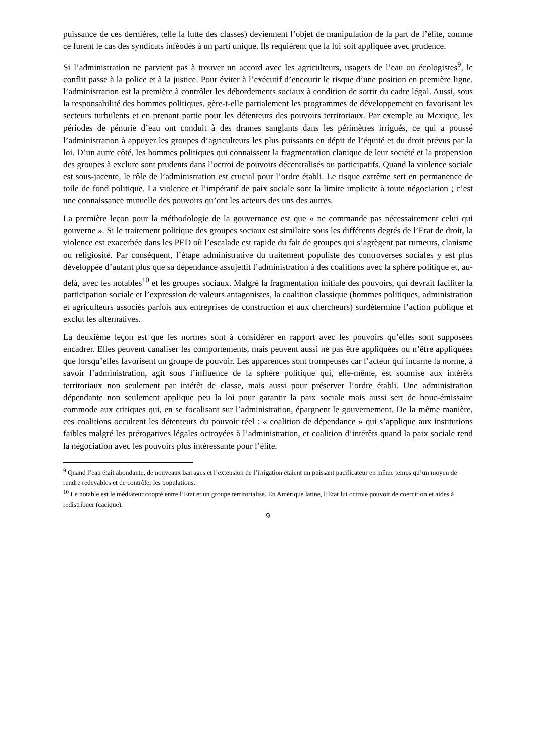puissance de ces dernières, telle la lutte des classes) deviennent l’objet de manipulation de la part de l’élite, comme ce furent le cas des syndicats inféodés à un parti unique. Ils requièrent que la loi soit appliquée avec prudence.
Si l’administration ne parvient pas à trouver un accord avec les agriculteurs, usagers de l’eau ou écologistes<sup>9</sup>, le conflit passe à la police et à la justice. Pour éviter à l’exécutif d’encourir le risque d’une position en première ligne, l’administration est la première à contrôler les débordements sociaux à condition de sortir du cadre légal. Aussi, sous la responsabilité des hommes politiques, gère-t-elle partialement les programmes de développement en favorisant les secteurs turbulents et en prenant partie pour les détenteurs des pouvoirs territoriaux. Par exemple au Mexique, les périodes de pénurie d’eau ont conduit à des drames sanglants dans les périmètres irrigués, ce qui a poussé l’administration à appuyer les groupes d’agriculteurs les plus puissants en dépit de l’équité et du droit prévus par la loi. D’un autre côté, les hommes politiques qui connaissent la fragmentation clanique de leur société et la propension des groupes à exclure sont prudents dans l’octroi de pouvoirs décentralisés ou participatifs. Quand la violence sociale est sous-jacente, le rôle de l’administration est crucial pour l’ordre établi. Le risque extrême sert en permanence de toile de fond politique. La violence et l’impératif de paix sociale sont la limite implicite à toute négociation ; c’est une connaissance mutuelle des pouvoirs qu’ont les acteurs des uns des autres.
La première leçon pour la méthodologie de la gouvernance est que « ne commande pas nécessairement celui qui gouverne ». Si le traitement politique des groupes sociaux est similaire sous les différents degrés de l’Etat de droit, la violence est exacerbée dans les PED où l’escalade est rapide du fait de groupes qui s’agrègent par rumeurs, clanisme ou religiosité. Par conséquent, l’étape administrative du traitement populiste des controverses sociales y est plus développée d’autant plus que sa dépendance assujettit l’administration à des coalitions avec la sphère politique et, au-delà, avec les notables<sup>10</sup> et les groupes sociaux. Malgré la fragmentation initiale des pouvoirs, qui devrait faciliter la participation sociale et l’expression de valeurs antagonistes, la coalition classique (hommes politiques, administration et agriculteurs associés parfois aux entreprises de construction et aux chercheurs) surdétermine l’action publique et exclut les alternatives.
La deuxième leçon est que les normes sont à considérer en rapport avec les pouvoirs qu’elles sont supposées encadrer. Elles peuvent canaliser les comportements, mais peuvent aussi ne pas être appliquées ou n’être appliquées que lorsqu’elles favorisent un groupe de pouvoir. Les apparences sont trompeuses car l’acteur qui incarne la norme, à savoir l’administration, agit sous l’influence de la sphère politique qui, elle-même, est soumise aux intérêts territoriaux non seulement par intérêt de classe, mais aussi pour préserver l’ordre établi. Une administration dépendante non seulement applique peu la loi pour garantir la paix sociale mais aussi sert de bouc-émissaire commode aux critiques qui, en se focalisant sur l’administration, épargnent le gouvernement. De la même manière, ces coalitions occultent les détenteurs du pouvoir réel : « coalition de dépendance » qui s’applique aux institutions faibles malgré les prérogatives légales octroyées à l’administration, et coalition d’intérêts quand la paix sociale rend la négociation avec les pouvoirs plus intéressante pour l’élite.
<sup>9</sup> Quand l’eau était abondante, de nouveaux barrages et l’extension de l’irrigation étaient un puissant pacificateur en même temps qu’un moyen de rendre redevables et de contrôler les populations.
<sup>10</sup> Le notable est le médiateur coopté entre l’Etat et un groupe territorialisé. En Amérique latine, l’Etat lui octroie pouvoir de coercition et aides à redistribuer (cacique).
9